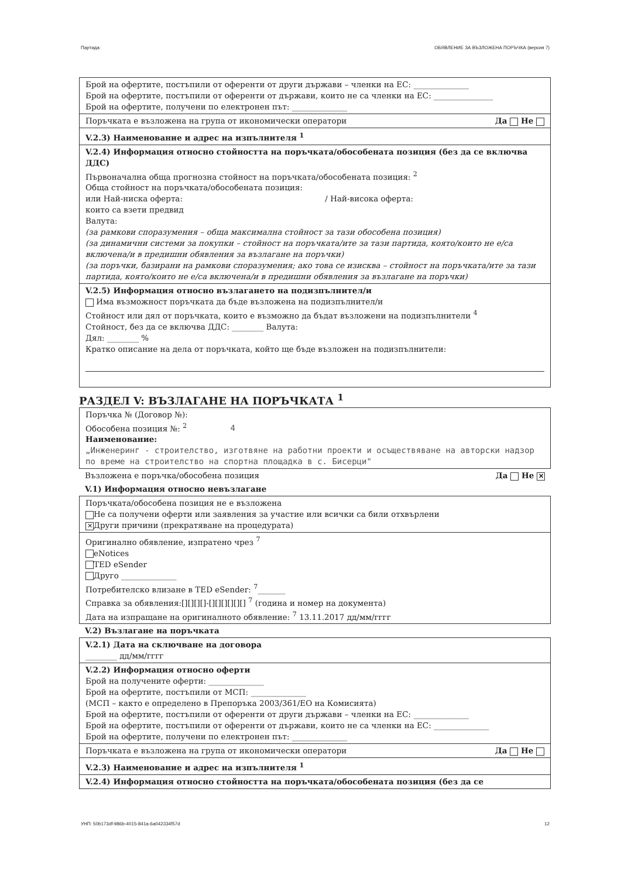Партида: ОБЯВЛЕНИЕ ЗА ВЪЗЛОЖЕНА ПОРЪЧКА (версия 7)
Брой на офертите, постъпили от оференти от други държави – членки на ЕС: ______________
Брой на офертите, постъпили от оференти от държави, които не са членки на ЕС: _______________
Брой на офертите, получени по електронен път: ______________
Поръчката е възложена на група от икономически оператори Да Не
V.2.3) Наименование и адрес на изпълнителя <sup>1</sup>
V.2.4) Информация относно стойността на поръчката/обособената позиция (без да се включва ДДС)
Първоначална обща прогнозна стойност на поръчката/обособената позиция: <sup>2</sup>
Обща стойност на поръчката/обособената позиция:
или Най-ниска оферта: / Най-висока оферта:
които са взети предвид
Валута:
(за рамкови споразумения – обща максимална стойност за тази обособена позиция)
(за динамични системи за покупки – стойност на поръчката/ите за тази партида, която/които не е/са включена/и в предишни обявления за възлагане на поръчки)
(за поръчки, базирани на рамкови споразумения; ако това се изисква – стойност на поръчката/ите за тази партида, която/които не е/са включена/и в предишни обявления за възлагане на поръчки)
V.2.5) Информация относно възлагането на подизпълнител/и
Има възможност поръчката да бъде възложена на подизпълнител/и
Стойност или дял от поръчката, които е възможно да бъдат възложени на подизпълнители <sup>4</sup>
Стойност, без да се включва ДДС: ________ Валута:
Дял: ________ %
Кратко описание на дела от поръчката, който ще бъде възложен на подизпълнители:
РАЗДЕЛ V: ВЪЗЛАГАНЕ НА ПОРЪЧКАТА <sup>1</sup>
Поръчка № (Договор №):
Обособена позиция №: <sup>2</sup> 4
Наименование:
„Инженеринг - строителство, изготвяне на работни проекти и осъществяване на авторски надзор по време на строителство на спортна площадка в с. Бисерци"
Възложена е поръчка/обособена позиция Да Не ✕
V.1) Информация относно невъзлагане
Поръчката/обособена позиция не е възложена
Не са получени оферти или заявления за участие или всички са били отхвърлени
✕ Други причини (прекратяване на процедурата)
Оригинално обявление, изпратено чрез <sup>7</sup>
eNotices
TED eSender
Друго ______________
Потребителско влизане в TED eSender: <sup>7</sup>_______
Справка за обявления:[][][][]-[][][][][][] <sup>7</sup> (година и номер на документа)
Дата на изпращане на оригиналното обявление: <sup>7</sup> 13.11.2017 дд/мм/гггг
V.2) Възлагане на поръчката
V.2.1) Дата на сключване на договора
________ дд/мм/гггг
V.2.2) Информация относно оферти
Брой на получените оферти: ______________
Брой на офертите, постъпили от МСП: ______________
(МСП – както е определено в Препоръка 2003/361/ЕО на Комисията)
Брой на офертите, постъпили от оференти от други държави – членки на ЕС: ______________
Брой на офертите, постъпили от оференти от държави, които не са членки на ЕС: ______________
Брой на офертите, получени по електронен път: ______________
Поръчката е възложена на група от икономически оператори Да Не
V.2.3) Наименование и адрес на изпълнителя <sup>1</sup>
V.2.4) Информация относно стойността на поръчката/обособената позиция (без да се
УНП: 50b173df-986b-4015-841a-6a042334f57d 12